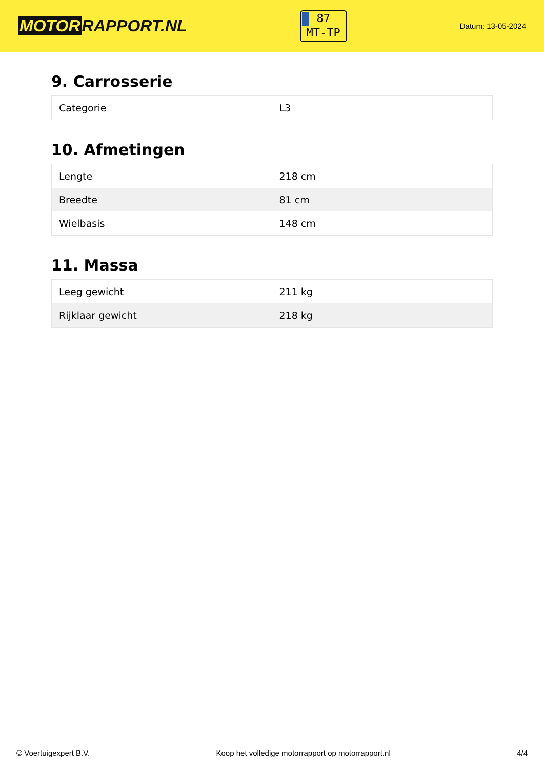MOTOR RAPPORT.NL
87
MT-TP
Datum: 13-05-2024
9. Carrosserie
| Categorie | L3 |
10. Afmetingen
| Lengte | 218 cm |
| Breedte | 81 cm |
| Wielbasis | 148 cm |
11. Massa
| Leeg gewicht | 211 kg |
| Rijklaar gewicht | 218 kg |
© Voertuigexpert B.V. Koop het volledige motorrapport op motorrapport.nl 4/4